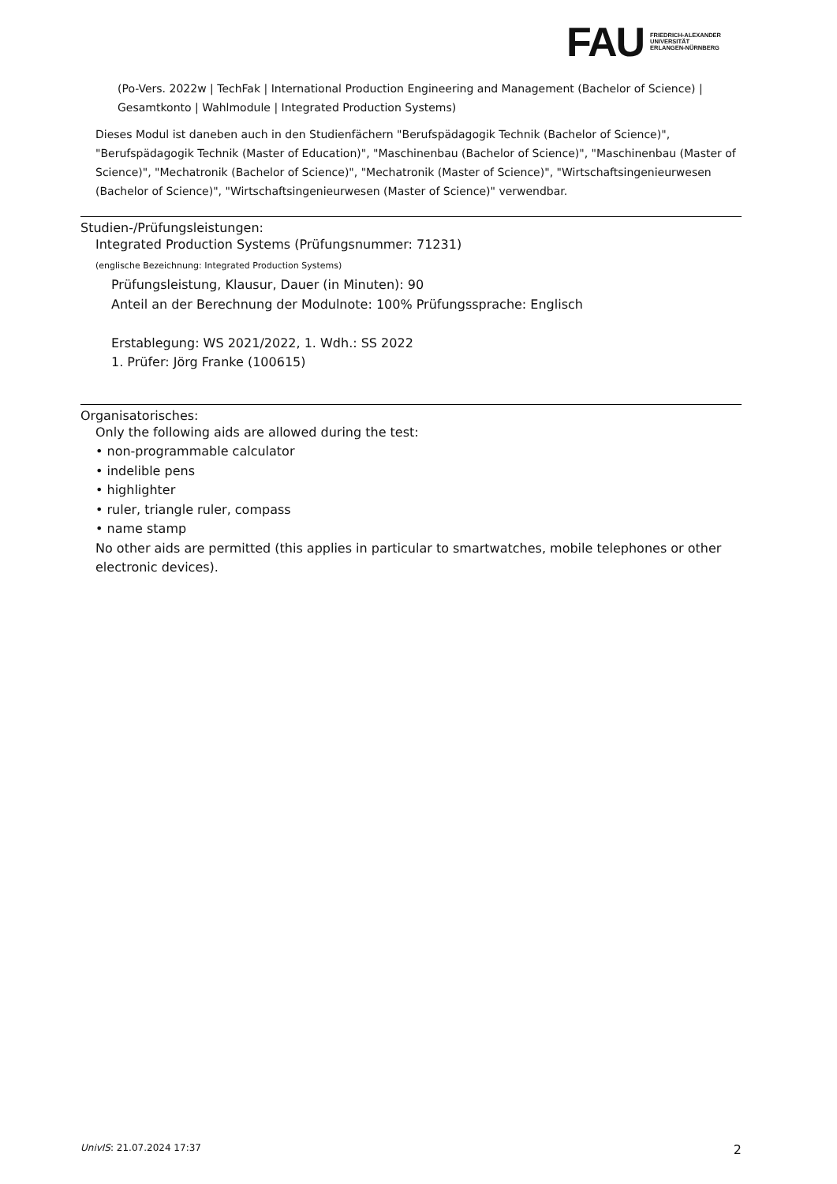FAU
FRIEDRICH-ALEXANDER
UNIVERSITÄT
ERLANGEN-NÜRNBERG
(Po-Vers. 2022w | TechFak | International Production Engineering and Management (Bachelor of Science) | Gesamtkonto | Wahlmodule | Integrated Production Systems)
Dieses Modul ist daneben auch in den Studienfächern "Berufspädagogik Technik (Bachelor of Science)", "Berufspädagogik Technik (Master of Education)", "Maschinenbau (Bachelor of Science)", "Maschinenbau (Master of Science)", "Mechatronik (Bachelor of Science)", "Mechatronik (Master of Science)", "Wirtschaftsingenieurwesen (Bachelor of Science)", "Wirtschaftsingenieurwesen (Master of Science)" verwendbar.
Studien-/Prüfungsleistungen:
Integrated Production Systems (Prüfungsnummer: 71231)
(englische Bezeichnung: Integrated Production Systems)
Prüfungsleistung, Klausur, Dauer (in Minuten): 90
Anteil an der Berechnung der Modulnote: 100% Prüfungssprache: Englisch
Erstablegung: WS 2021/2022, 1. Wdh.: SS 2022
1. Prüfer: Jörg Franke (100615)
Organisatorisches:
Only the following aids are allowed during the test:
• non-programmable calculator
• indelible pens
• highlighter
• ruler, triangle ruler, compass
• name stamp
No other aids are permitted (this applies in particular to smartwatches, mobile telephones or other electronic devices).
UnivIS: 21.07.2024 17:37 2